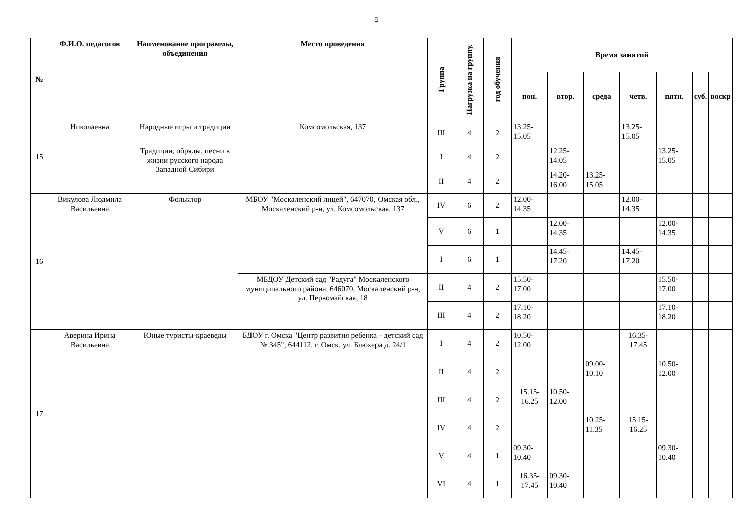5
| № | Ф.И.О. педагогов | Наименование программы, объединения | Место проведения | Группа | Нагрузка на группу. | год обучения | Время занятий | | | | | | |
| --- | --- | --- | --- | --- | --- | --- | --- | --- | --- | --- | --- | --- | --- |
| | | | | | | | пон. | втор. | среда | четв. | пятн. | суб. | воскр |
| 15 | Николаевна | Народные игры и традиции | Комсомольская, 137 | III | 4 | 2 | 13.25-15.05 | | | 13.25-15.05 | | | |
| | | Традиции, обряды, песни в жизни русского народа Западной Сибири | | I | 4 | 2 | | 12.25-14.05 | | | 13.25-15.05 | | |
| | | | | II | 4 | 2 | | 14.20-16.00 | 13.25-15.05 | | | | |
| 16 | Викулова Людмила Васильевна | Фольклор | МБОУ "Москаленский лицей", 647070, Омская обл., Москаленский р-н, ул. Комсомольская, 137 | IV | 6 | 2 | 12.00-14.35 | | | 12.00-14.35 | | | |
| | | | | V | 6 | 1 | | 12.00-14.35 | | | 12.00-14.35 | | |
| | | | | I | 6 | 1 | | 14.45-17.20 | | 14.45-17.20 | | | |
| | | | МБДОУ Детский сад "Радуга" Москаленского муниципального района, 646070, Москаленский р-н, ул. Первомайская, 18 | II | 4 | 2 | 15.50-17.00 | | | | 15.50-17.00 | | |
| | | | | III | 4 | 2 | 17.10-18.20 | | | | 17.10-18.20 | | |
| 17 | Аверина Ирина Васильевна | Юные туристы-краеведы | БДОУ г. Омска "Центр развития ребенка - детский сад № 345", 644112, г. Омск, ул. Блюхера д. 24/1 | I | 4 | 2 | 10.50-12.00 | | | 16.35-17.45 | | | |
| | | | | II | 4 | 2 | | | 09.00-10.10 | | 10.50-12.00 | | |
| | | | | III | 4 | 2 | 15.15-16.25 | 10.50-12.00 | | | | | |
| | | | | IV | 4 | 2 | | | 10.25-11.35 | 15.15-16.25 | | | |
| | | | | V | 4 | 1 | 09.30-10.40 | | | | 09.30-10.40 | | |
| | | | | VI | 4 | 1 | 16.35-17.45 | 09.30-10.40 | | | | | |